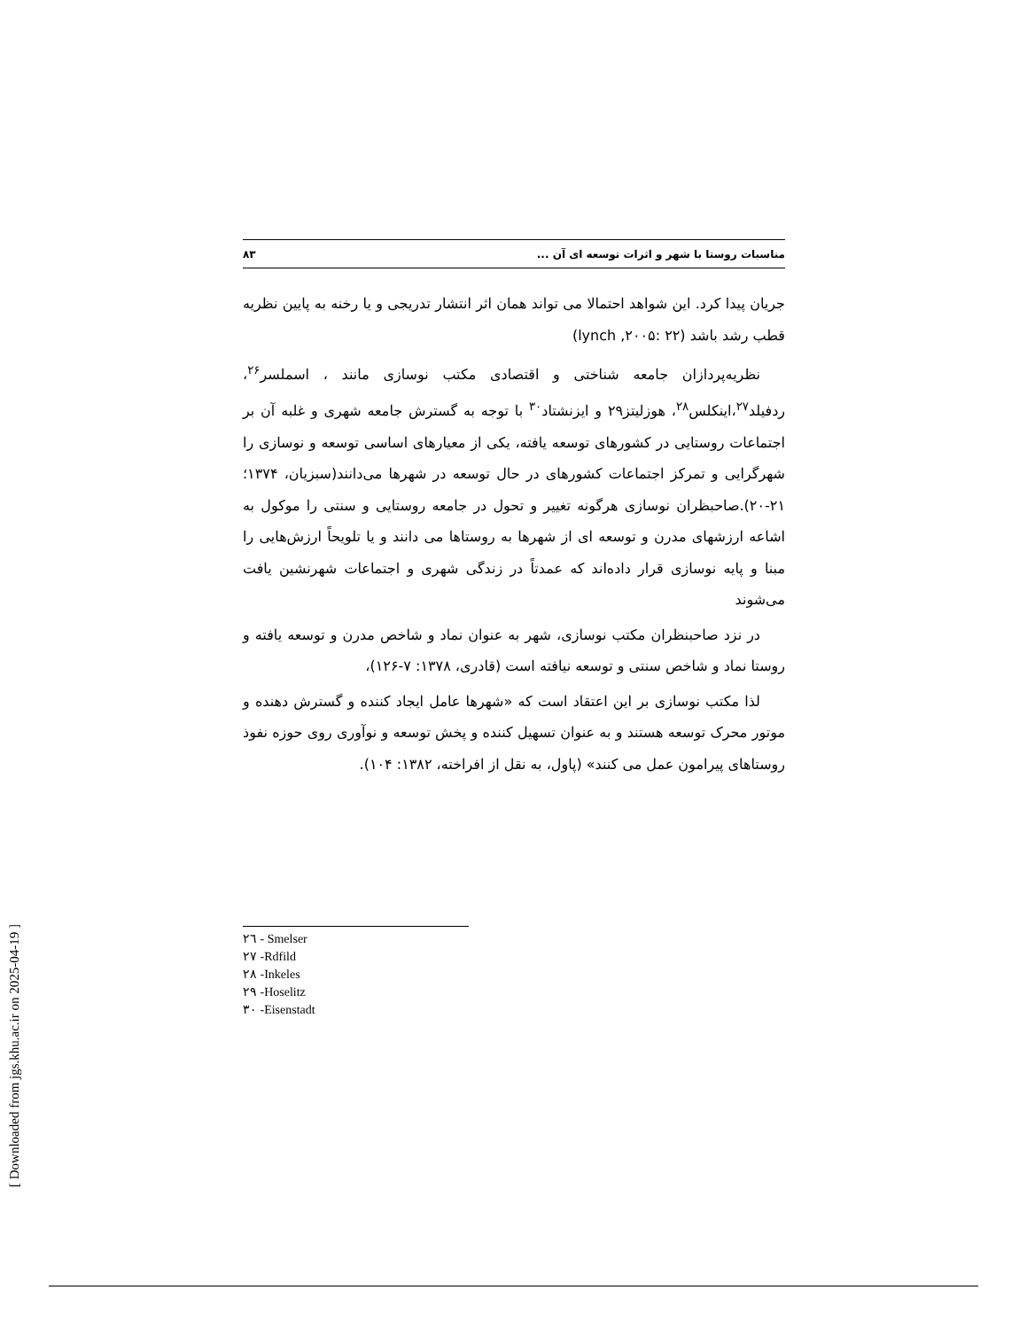مناسبات روستا با شهر و اثرات توسعه ای آن ... ۸۳
جریان پیدا کرد. این شواهد احتمالا می تواند همان اثر انتشار تدریجی و یا رخنه به پایین نظریه قطب رشد باشد (lynch ,۲۰۰۵: ۲۲)
نظریه‌پردازان جامعه شناختی و اقتصادی مکتب نوسازی مانند ، اسملسر<sup>۲۶</sup>، ردفیلد<sup>۲۷</sup>،اینکلس<sup>۲۸</sup>، هوزلیتز۲۹ و ایزنشتاد<sup>۳۰</sup> با توجه به گسترش جامعه شهری و غلبه آن بر اجتماعات روستایی در کشورهای توسعه یافته، یکی از معیارهای اساسی توسعه و نوسازی را شهرگرایی و تمرکز اجتماعات کشورهای در حال توسعه در شهرها می‌دانند(سبزیان، ۱۳۷۴؛ ۲۱-۲۰).صاحبظران نوسازی هرگونه تغییر و تحول در جامعه روستایی و سنتی را موکول به اشاعه ارزشهای مدرن و توسعه ای از شهرها به روستاها می دانند و یا تلویحاً ارزش‌هایی را مبنا و پایه نوسازی قرار داده‌اند که عمدتاً در زندگی شهری و اجتماعات شهرنشین یافت می‌شوند
در نزد صاحبنظران مکتب نوسازی، شهر به عنوان نماد و شاخص مدرن و توسعه یافته و روستا نماد و شاخص سنتی و توسعه نیافته است (قادری، ۱۳۷۸: ۷-۱۲۶)،
لذا مکتب نوسازی بر این اعتقاد است که «شهرها عامل ایجاد کننده و گسترش دهنده و موتور محرک توسعه هستند و به عنوان تسهیل کننده و پخش توسعه و نوآوری روی حوزه نفوذ روستاهای پیرامون عمل می کنند» (پاول، به نقل از افراخته، ۱۳۸۲: ۱۰۴).
۲٦ - Smelser
۲۷ -Rdfild
۲۸ -Inkeles
۲۹ -Hoselitz
۳۰ -Eisenstadt
[ Downloaded from jgs.khu.ac.ir on 2025-04-19 ]